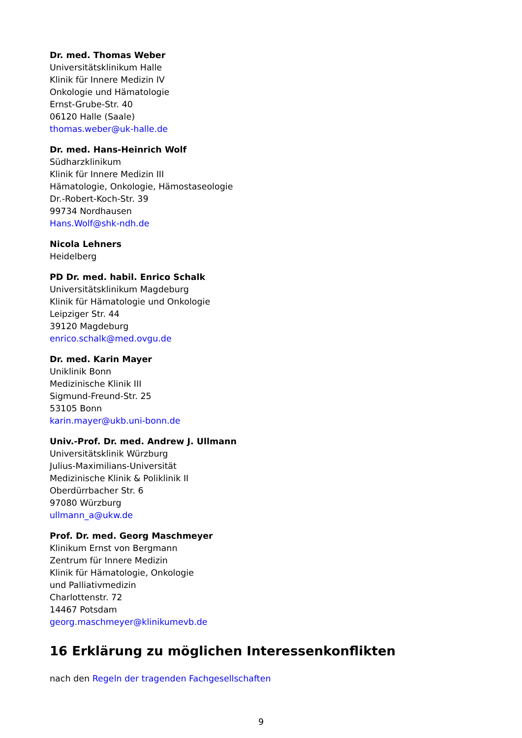Dr. med. Thomas Weber
Universitätsklinikum Halle
Klinik für Innere Medizin IV
Onkologie und Hämatologie
Ernst-Grube-Str. 40
06120 Halle (Saale)
thomas.weber@uk-halle.de
Dr. med. Hans-Heinrich Wolf
Südharzklinikum
Klinik für Innere Medizin III
Hämatologie, Onkologie, Hämostaseologie
Dr.-Robert-Koch-Str. 39
99734 Nordhausen
Hans.Wolf@shk-ndh.de
Nicola Lehners
Heidelberg
PD Dr. med. habil. Enrico Schalk
Universitätsklinikum Magdeburg
Klinik für Hämatologie und Onkologie
Leipziger Str. 44
39120 Magdeburg
enrico.schalk@med.ovgu.de
Dr. med. Karin Mayer
Uniklinik Bonn
Medizinische Klinik III
Sigmund-Freund-Str. 25
53105 Bonn
karin.mayer@ukb.uni-bonn.de
Univ.-Prof. Dr. med. Andrew J. Ullmann
Universitätsklinik Würzburg
Julius-Maximilians-Universität
Medizinische Klinik & Poliklinik II
Oberdürrbacher Str. 6
97080 Würzburg
ullmann_a@ukw.de
Prof. Dr. med. Georg Maschmeyer
Klinikum Ernst von Bergmann
Zentrum für Innere Medizin
Klinik für Hämatologie, Onkologie
und Palliativmedizin
Charlottenstr. 72
14467 Potsdam
georg.maschmeyer@klinikumevb.de
16 Erklärung zu möglichen Interessenkonflikten
nach den Regeln der tragenden Fachgesellschaften
9